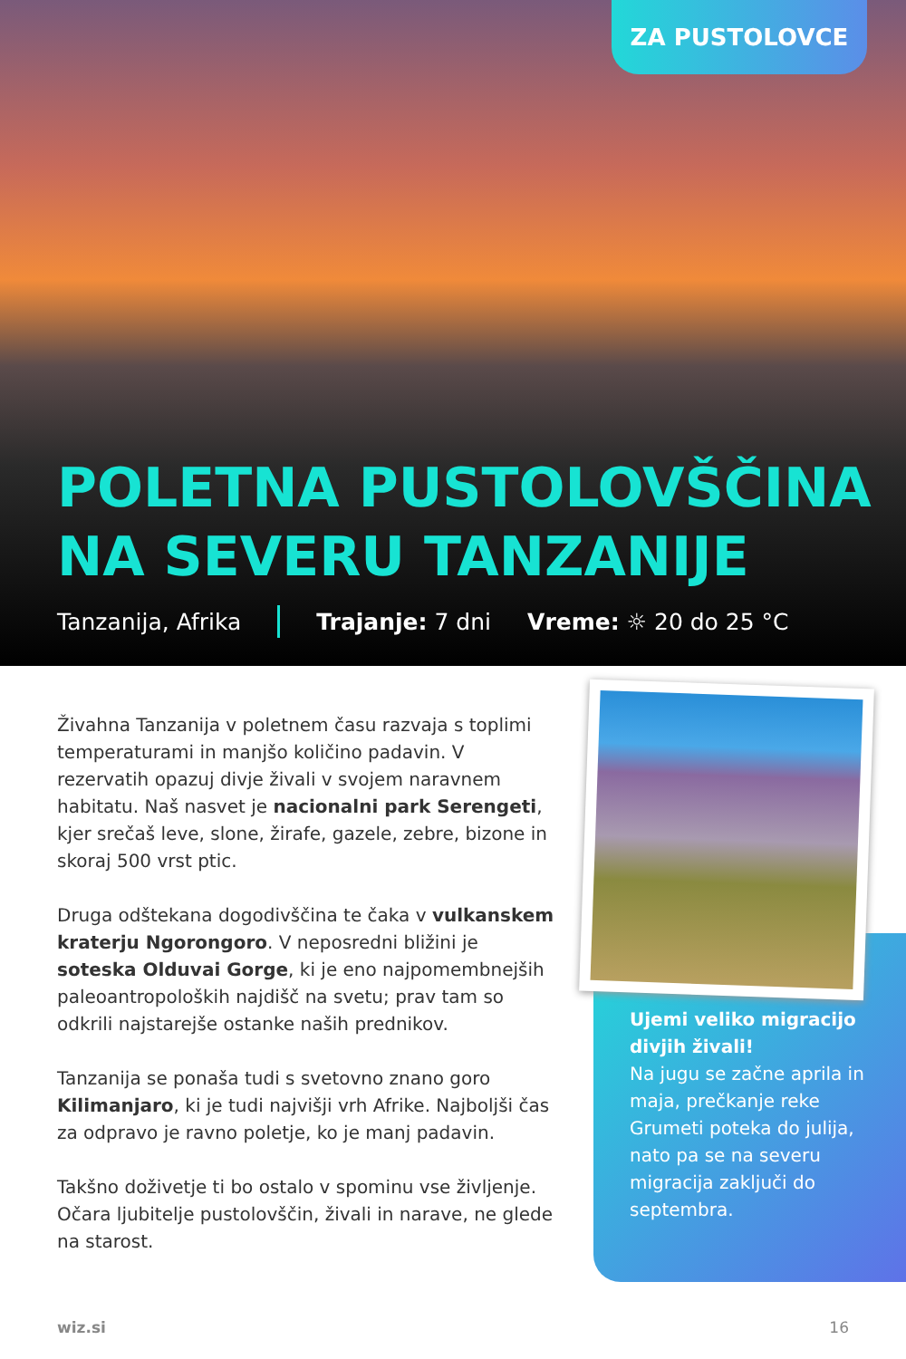ZA PUSTOLOVCE
POLETNA PUSTOLOVŠČINA
NA SEVERU TANZANIJE
Tanzanija, Afrika Trajanje: 7 dni Vreme: ☼ 20 do 25 °C
Živahna Tanzanija v poletnem času razvaja s toplimi temperaturami in manjšo količino padavin. V rezervatih opazuj divje živali v svojem naravnem habitatu. Naš nasvet je nacionalni park Serengeti, kjer srečaš leve, slone, žirafe, gazele, zebre, bizone in skoraj 500 vrst ptic.
Druga odštekana dogodivščina te čaka v vulkanskem kraterju Ngorongoro. V neposredni bližini je soteska Olduvai Gorge, ki je eno najpomembnejših paleoantropoloških najdišč na svetu; prav tam so odkrili najstarejše ostanke naših prednikov.
Tanzanija se ponaša tudi s svetovno znano goro Kilimanjaro, ki je tudi najvišji vrh Afrike. Najboljši čas za odpravo je ravno poletje, ko je manj padavin.
Takšno doživetje ti bo ostalo v spominu vse življenje. Očara ljubitelje pustolovščin, živali in narave, ne glede na starost.
Ujemi veliko migracijo divjih živali!
Na jugu se začne aprila in maja, prečkanje reke Grumeti poteka do julija, nato pa se na severu migracija zaključi do septembra.
wiz.si 16